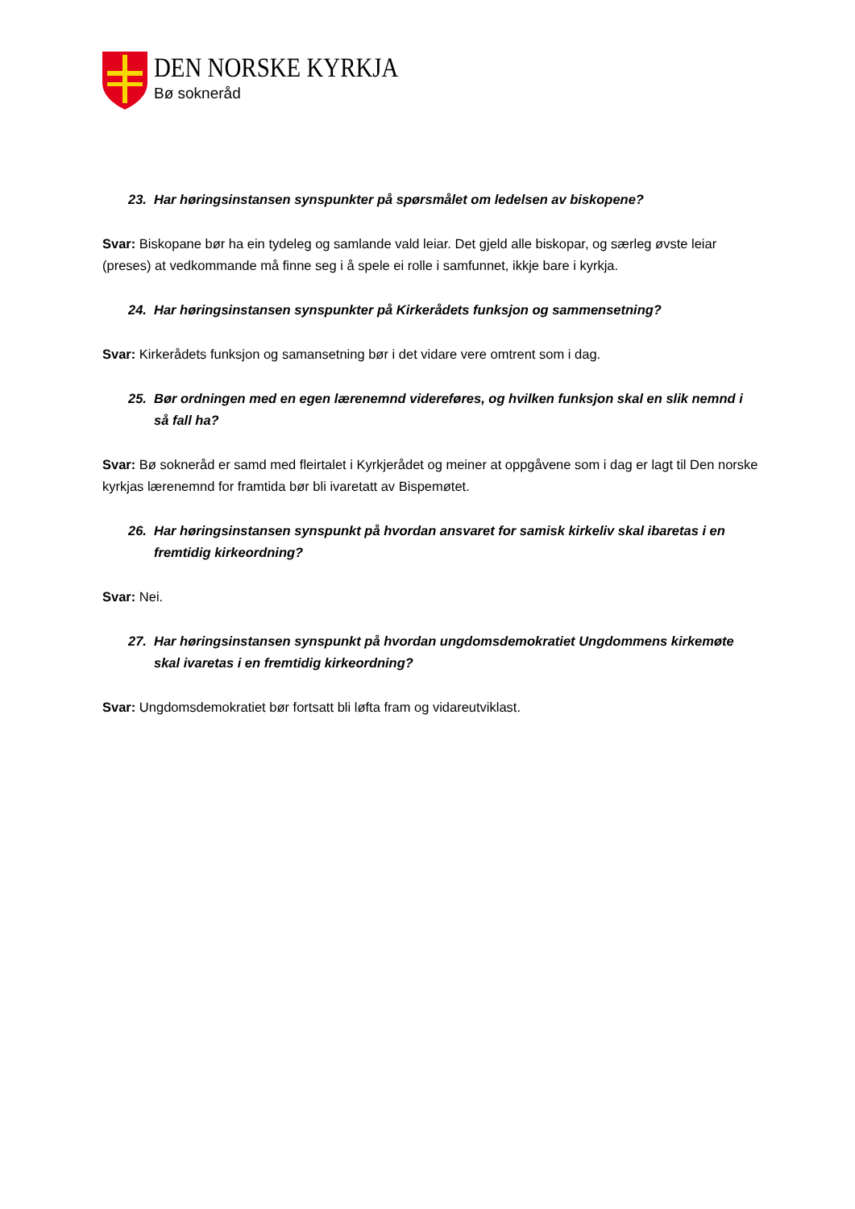DEN NORSKE KYRKJA
Bø sokneråd
23. Har høringsinstansen synspunkter på spørsmålet om ledelsen av biskopene?
Svar: Biskopane bør ha ein tydeleg og samlande vald leiar. Det gjeld alle biskopar, og særleg øvste leiar (preses) at vedkommande må finne seg i å spele ei rolle i samfunnet, ikkje bare i kyrkja.
24. Har høringsinstansen synspunkter på Kirkerådets funksjon og sammensetning?
Svar: Kirkerådets funksjon og samansetning bør i det vidare vere omtrent som i dag.
25. Bør ordningen med en egen lærenemnd videreføres, og hvilken funksjon skal en slik nemnd i så fall ha?
Svar: Bø sokneråd er samd med fleirtalet i Kyrkjerådet og meiner at oppgåvene som i dag er lagt til Den norske kyrkjas lærenemnd for framtida bør bli ivaretatt av Bispemøtet.
26. Har høringsinstansen synspunkt på hvordan ansvaret for samisk kirkeliv skal ibaretas i en fremtidig kirkeordning?
Svar: Nei.
27. Har høringsinstansen synspunkt på hvordan ungdomsdemokratiet Ungdommens kirkemøte skal ivaretas i en fremtidig kirkeordning?
Svar: Ungdomsdemokratiet bør fortsatt bli løfta fram og vidareutviklast.